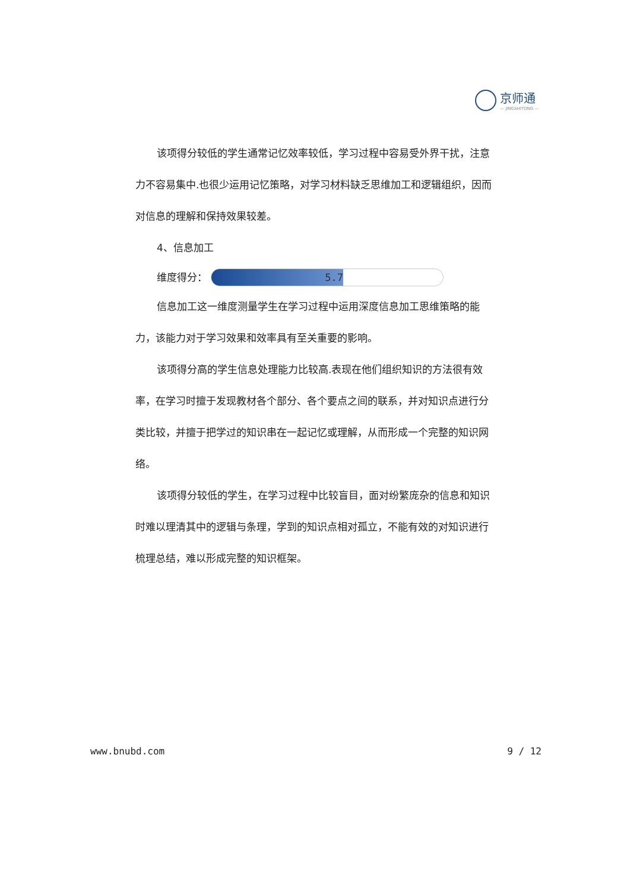京师通
— JINGSHITONG —
该项得分较低的学生通常记忆效率较低，学习过程中容易受外界干扰，注意力不容易集中.也很少运用记忆策略，对学习材料缺乏思维加工和逻辑组织，因而对信息的理解和保持效果较差。
4、信息加工
维度得分：
5.7
信息加工这一维度测量学生在学习过程中运用深度信息加工思维策略的能力，该能力对于学习效果和效率具有至关重要的影响。
该项得分高的学生信息处理能力比较高.表现在他们组织知识的方法很有效率，在学习时擅于发现教材各个部分、各个要点之间的联系，并对知识点进行分类比较，并擅于把学过的知识串在一起记忆或理解，从而形成一个完整的知识网络。
该项得分较低的学生，在学习过程中比较盲目，面对纷繁庞杂的信息和知识时难以理清其中的逻辑与条理，学到的知识点相对孤立，不能有效的对知识进行梳理总结，难以形成完整的知识框架。
www.bnubd.com 9 / 12